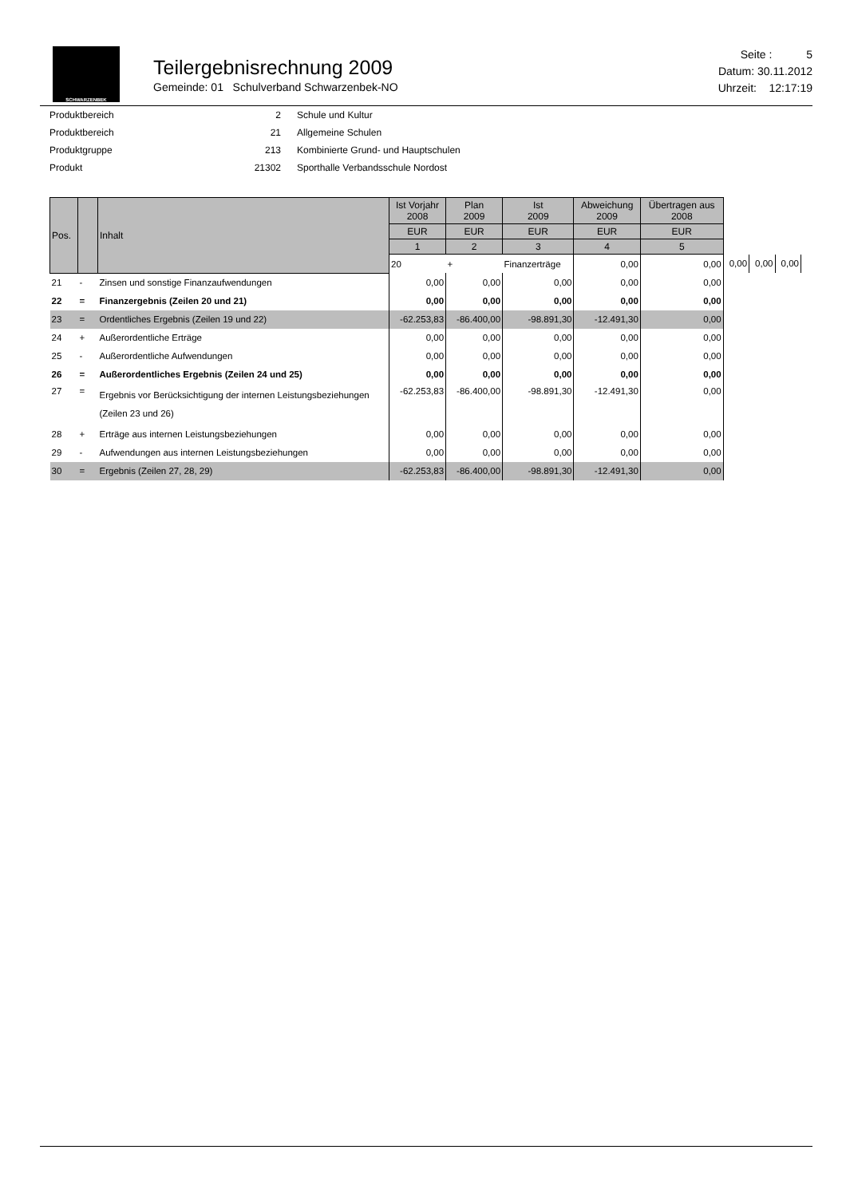SCHWARZENBEK
Teilergebnisrechnung 2009
Gemeinde: 01 Schulverband Schwarzenbek-NO
Seite : 5
Datum: 30.11.2012
Uhrzeit: 12:17:19
| Produktbereich | 2 | Schule und Kultur |
| Produktbereich | 21 | Allgemeine Schulen |
| Produktgruppe | 213 | Kombinierte Grund- und Hauptschulen |
| Produkt | 21302 | Sporthalle Verbandsschule Nordost |
| Pos. | | Inhalt | Ist Vorjahr 2008 | Plan 2009 | Ist 2009 | Abweichung 2009 | Übertragen aus 2008 | | | |
| --- | --- | --- | --- | --- | --- | --- | --- | --- | --- | --- |
| | | | EUR | EUR | EUR | EUR | EUR | | | |
| | | | 1 | 2 | 3 | 4 | 5 | | | |
| | | | 20 | + | Finanzerträge | 0,00 | 0,00 | 0,00 | 0,00 | 0,00 |
| 21 | - | Zinsen und sonstige Finanzaufwendungen | 0,00 | 0,00 | 0,00 | 0,00 | 0,00 | | | |
| 22 | = | Finanzergebnis (Zeilen 20 und 21) | 0,00 | 0,00 | 0,00 | 0,00 | 0,00 | | | |
| 23 | = | Ordentliches Ergebnis (Zeilen 19 und 22) | -62.253,83 | -86.400,00 | -98.891,30 | -12.491,30 | 0,00 | | | |
| 24 | + | Außerordentliche Erträge | 0,00 | 0,00 | 0,00 | 0,00 | 0,00 | | | |
| 25 | - | Außerordentliche Aufwendungen | 0,00 | 0,00 | 0,00 | 0,00 | 0,00 | | | |
| 26 | = | Außerordentliches Ergebnis (Zeilen 24 und 25) | 0,00 | 0,00 | 0,00 | 0,00 | 0,00 | | | |
| 27 | = | Ergebnis vor Berücksichtigung der internen Leistungsbeziehungen (Zeilen 23 und 26) | -62.253,83 | -86.400,00 | -98.891,30 | -12.491,30 | 0,00 | | | |
| 28 | + | Erträge aus internen Leistungsbeziehungen | 0,00 | 0,00 | 0,00 | 0,00 | 0,00 | | | |
| 29 | - | Aufwendungen aus internen Leistungsbeziehungen | 0,00 | 0,00 | 0,00 | 0,00 | 0,00 | | | |
| 30 | = | Ergebnis (Zeilen 27, 28, 29) | -62.253,83 | -86.400,00 | -98.891,30 | -12.491,30 | 0,00 | | | |